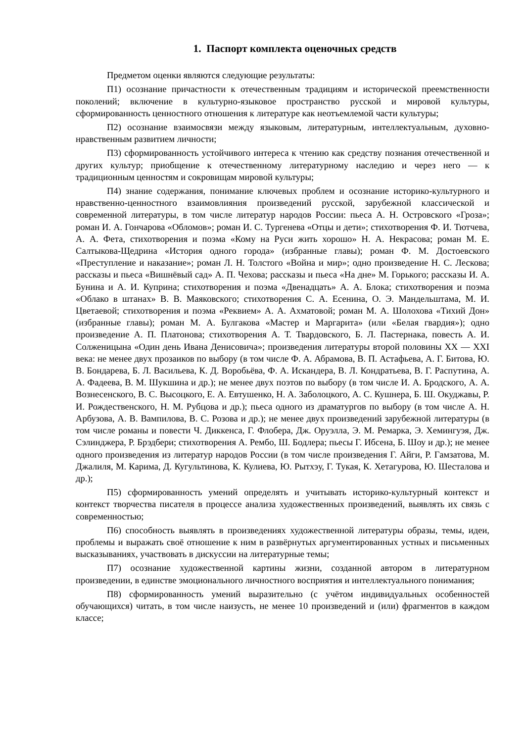1. Паспорт комплекта оценочных средств
Предметом оценки являются следующие результаты:
П1) осознание причастности к отечественным традициям и исторической преемственности поколений; включение в культурно-языковое пространство русской и мировой культуры, сформированность ценностного отношения к литературе как неотъемлемой части культуры;
П2) осознание взаимосвязи между языковым, литературным, интеллектуальным, духовно-нравственным развитием личности;
П3) сформированность устойчивого интереса к чтению как средству познания отечественной и других культур; приобщение к отечественному литературному наследию и через него — к традиционным ценностям и сокровищам мировой культуры;
П4) знание содержания, понимание ключевых проблем и осознание историко-культурного и нравственно-ценностного взаимовлияния произведений русской, зарубежной классической и современной литературы, в том числе литератур народов России: пьеса А. Н. Островского «Гроза»; роман И. А. Гончарова «Обломов»; роман И. С. Тургенева «Отцы и дети»; стихотворения Ф. И. Тютчева, А. А. Фета, стихотворения и поэма «Кому на Руси жить хорошо» Н. А. Некрасова; роман М. Е. Салтыкова-Щедрина «История одного города» (избранные главы); роман Ф. М. Достоевского «Преступление и наказание»; роман Л. Н. Толстого «Война и мир»; одно произведение Н. С. Лескова; рассказы и пьеса «Вишнёвый сад» А. П. Чехова; рассказы и пьеса «На дне» М. Горького; рассказы И. А. Бунина и А. И. Куприна; стихотворения и поэма «Двенадцать» А. А. Блока; стихотворения и поэма «Облако в штанах» В. В. Маяковского; стихотворения С. А. Есенина, О. Э. Мандельштама, М. И. Цветаевой; стихотворения и поэма «Реквием» А. А. Ахматовой; роман М. А. Шолохова «Тихий Дон» (избранные главы); роман М. А. Булгакова «Мастер и Маргарита» (или «Белая гвардия»); одно произведение А. П. Платонова; стихотворения А. Т. Твардовского, Б. Л. Пастернака, повесть А. И. Солженицына «Один день Ивана Денисовича»; произведения литературы второй половины XX — XXI века: не менее двух прозаиков по выбору (в том числе Ф. А. Абрамова, В. П. Астафьева, А. Г. Битова, Ю. В. Бондарева, Б. Л. Васильева, К. Д. Воробьёва, Ф. А. Искандера, В. Л. Кондратьева, В. Г. Распутина, А. А. Фадеева, В. М. Шукшина и др.); не менее двух поэтов по выбору (в том числе И. А. Бродского, А. А. Вознесенского, В. С. Высоцкого, Е. А. Евтушенко, Н. А. Заболоцкого, А. С. Кушнера, Б. Ш. Окуджавы, Р. И. Рождественского, Н. М. Рубцова и др.); пьеса одного из драматургов по выбору (в том числе А. Н. Арбузова, А. В. Вампилова, В. С. Розова и др.); не менее двух произведений зарубежной литературы (в том числе романы и повести Ч. Диккенса, Г. Флобера, Дж. Оруэлла, Э. М. Ремарка, Э. Хемингуэя, Дж. Сэлинджера, Р. Брэдбери; стихотворения А. Рембо, Ш. Бодлера; пьесы Г. Ибсена, Б. Шоу и др.); не менее одного произведения из литератур народов России (в том числе произведения Г. Айги, Р. Гамзатова, М. Джалиля, М. Карима, Д. Кугультинова, К. Кулиева, Ю. Рытхэу, Г. Тукая, К. Хетагурова, Ю. Шесталова и др.);
П5) сформированность умений определять и учитывать историко-культурный контекст и контекст творчества писателя в процессе анализа художественных произведений, выявлять их связь с современностью;
П6) способность выявлять в произведениях художественной литературы образы, темы, идеи, проблемы и выражать своё отношение к ним в развёрнутых аргументированных устных и письменных высказываниях, участвовать в дискуссии на литературные темы;
П7) осознание художественной картины жизни, созданной автором в литературном произведении, в единстве эмоционального личностного восприятия и интеллектуального понимания;
П8) сформированность умений выразительно (с учётом индивидуальных особенностей обучающихся) читать, в том числе наизусть, не менее 10 произведений и (или) фрагментов в каждом классе;